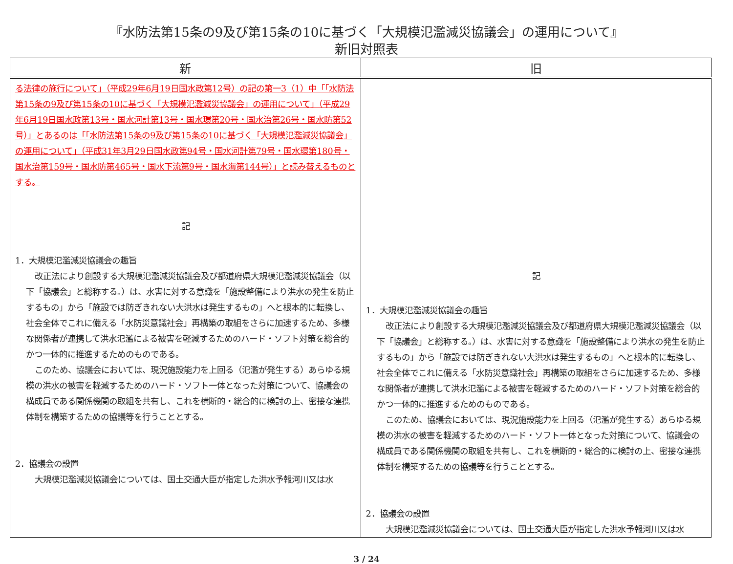『水防法第15条の9及び第15条の10に基づく「大規模氾濫減災協議会」の運用について』
新旧対照表
| 新 | 旧 |
| --- | --- |
| る法律の施行について」（平成29年6月19日国水政第12号）の記の第一3（1）中「「水防法第15条の9及び第15条の10に基づく「大規模氾濫減災協議会」の運用について」（平成29年6月19日国水政第13号・国水河計第13号・国水環第20号・国水治第26号・国水防第52号）」とあるのは「「水防法第15条の9及び第15条の10に基づく「大規模氾濫減災協議会」の運用について」（平成31年3月29日国水政第94号・国水河計第79号・国水環第180号・国水治第159号・国水防第465号・国水下流第9号・国水海第144号）」と読み替えるものとする。 記 1．大規模氾濫減災協議会の趣旨 改正法により創設する大規模氾濫減災協議会及び都道府県大規模氾濫減災協議会（以下「協議会」と総称する。）は、水害に対する意識を「施設整備により洪水の発生を防止するもの」から「施設では防ぎきれない大洪水は発生するもの」へと根本的に転換し、社会全体でこれに備える「水防災意識社会」再構築の取組をさらに加速するため、多様な関係者が連携して洪水氾濫による被害を軽減するためのハード・ソフト対策を総合的かつ一体的に推進するためのものである。 このため、協議会においては、現況施設能力を上回る（氾濫が発生する）あらゆる規模の洪水の被害を軽減するためのハード・ソフト一体となった対策について、協議会の構成員である関係機関の取組を共有し、これを横断的・総合的に検討の上、密接な連携体制を構築するための協議等を行うこととする。 2．協議会の設置 大規模氾濫減災協議会については、国土交通大臣が指定した洪水予報河川又は水 | 記 1．大規模氾濫減災協議会の趣旨 改正法により創設する大規模氾濫減災協議会及び都道府県大規模氾濫減災協議会（以下「協議会」と総称する。）は、水害に対する意識を「施設整備により洪水の発生を防止するもの」から「施設では防ぎきれない大洪水は発生するもの」へと根本的に転換し、社会全体でこれに備える「水防災意識社会」再構築の取組をさらに加速するため、多様な関係者が連携して洪水氾濫による被害を軽減するためのハード・ソフト対策を総合的かつ一体的に推進するためのものである。 このため、協議会においては、現況施設能力を上回る（氾濫が発生する）あらゆる規模の洪水の被害を軽減するためのハード・ソフト一体となった対策について、協議会の構成員である関係機関の取組を共有し、これを横断的・総合的に検討の上、密接な連携体制を構築するための協議等を行うこととする。 2．協議会の設置 大規模氾濫減災協議会については、国土交通大臣が指定した洪水予報河川又は水 |
3 / 24